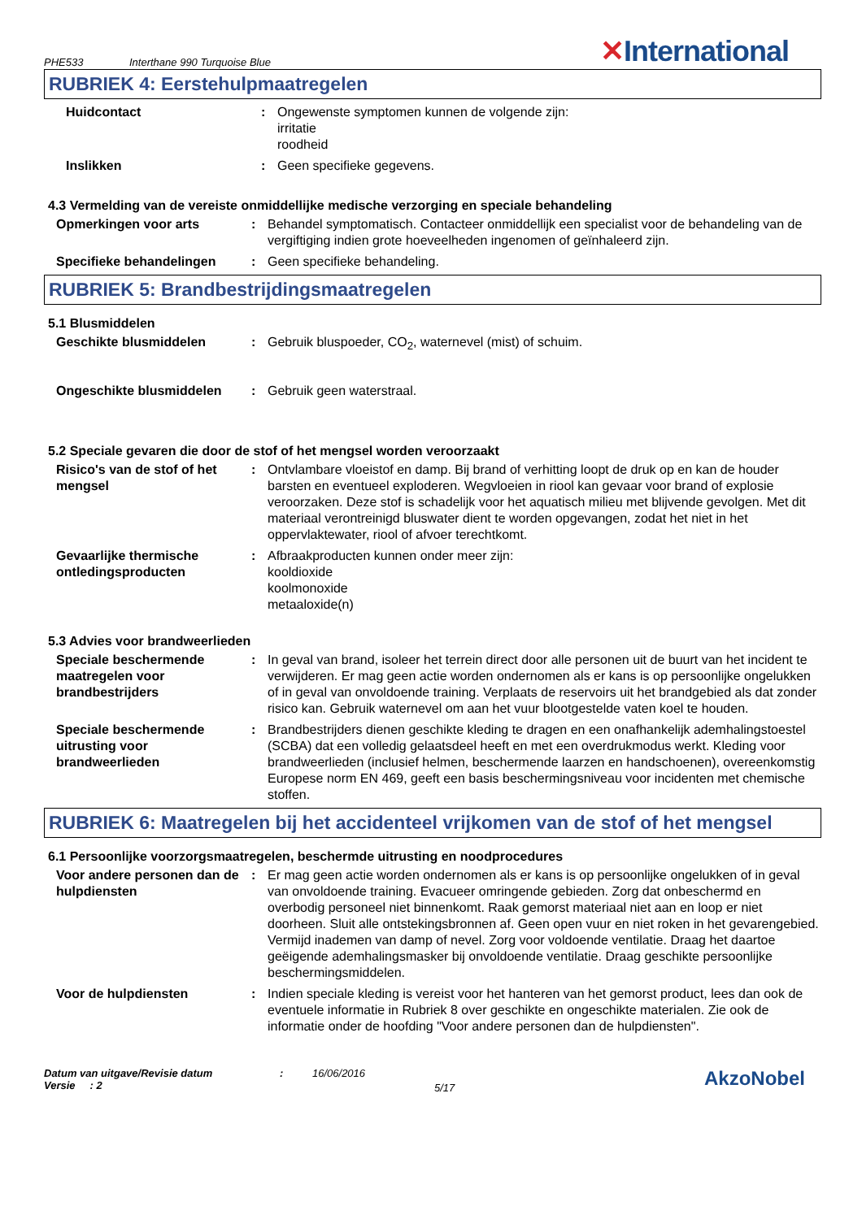PHE533 Interthane 990 Turquoise Blue ✕International
RUBRIEK 4: Eerstehulpmaatregelen
Huidcontact : Ongewenste symptomen kunnen de volgende zijn:
irritatie
roodheid
Inslikken : Geen specifieke gegevens.
4.3 Vermelding van de vereiste onmiddellijke medische verzorging en speciale behandeling
Opmerkingen voor arts : Behandel symptomatisch. Contacteer onmiddellijk een specialist voor de behandeling van de vergiftiging indien grote hoeveelheden ingenomen of geïnhaleerd zijn.
Specifieke behandelingen : Geen specifieke behandeling.
RUBRIEK 5: Brandbestrijdingsmaatregelen
5.1 Blusmiddelen
Geschikte blusmiddelen : Gebruik bluspoeder, CO<sub>2</sub>, waternevel (mist) of schuim.
Ongeschikte blusmiddelen : Gebruik geen waterstraal.
5.2 Speciale gevaren die door de stof of het mengsel worden veroorzaakt
Risico's van de stof of het mengsel
: Ontvlambare vloeistof en damp. Bij brand of verhitting loopt de druk op en kan de houder barsten en eventueel exploderen. Wegvloeien in riool kan gevaar voor brand of explosie veroorzaken. Deze stof is schadelijk voor het aquatisch milieu met blijvende gevolgen. Met dit materiaal verontreinigd bluswater dient te worden opgevangen, zodat het niet in het oppervlaktewater, riool of afvoer terechtkomt.
Gevaarlijke thermische ontledingsproducten
: Afbraakproducten kunnen onder meer zijn:
kooldioxide
koolmonoxide
metaaloxide(n)
5.3 Advies voor brandweerlieden
Speciale beschermende maatregelen voor brandbestrijders
: In geval van brand, isoleer het terrein direct door alle personen uit de buurt van het incident te verwijderen. Er mag geen actie worden ondernomen als er kans is op persoonlijke ongelukken of in geval van onvoldoende training. Verplaats de reservoirs uit het brandgebied als dat zonder risico kan. Gebruik waternevel om aan het vuur blootgestelde vaten koel te houden.
Speciale beschermende uitrusting voor brandweerlieden
: Brandbestrijders dienen geschikte kleding te dragen en een onafhankelijk ademhalingstoestel (SCBA) dat een volledig gelaatsdeel heeft en met een overdrukmodus werkt. Kleding voor brandweerlieden (inclusief helmen, beschermende laarzen en handschoenen), overeenkomstig Europese norm EN 469, geeft een basis beschermingsniveau voor incidenten met chemische stoffen.
RUBRIEK 6: Maatregelen bij het accidenteel vrijkomen van de stof of het mengsel
6.1 Persoonlijke voorzorgsmaatregelen, beschermde uitrusting en noodprocedures
Voor andere personen dan de hulpdiensten
: Er mag geen actie worden ondernomen als er kans is op persoonlijke ongelukken of in geval van onvoldoende training. Evacueer omringende gebieden. Zorg dat onbeschermd en overbodig personeel niet binnenkomt. Raak gemorst materiaal niet aan en loop er niet doorheen. Sluit alle ontstekingsbronnen af. Geen open vuur en niet roken in het gevarengebied. Vermijd inademen van damp of nevel. Zorg voor voldoende ventilatie. Draag het daartoe geëigende ademhalingsmasker bij onvoldoende ventilatie. Draag geschikte persoonlijke beschermingsmiddelen.
Voor de hulpdiensten : Indien speciale kleding is vereist voor het hanteren van het gemorst product, lees dan ook de eventuele informatie in Rubriek 8 over geschikte en ongeschikte materialen. Zie ook de informatie onder de hoofding "Voor andere personen dan de hulpdiensten".
Datum van uitgave/Revisie datum
Versie : 2
: 16/06/2016
5/17
AkzoNobel